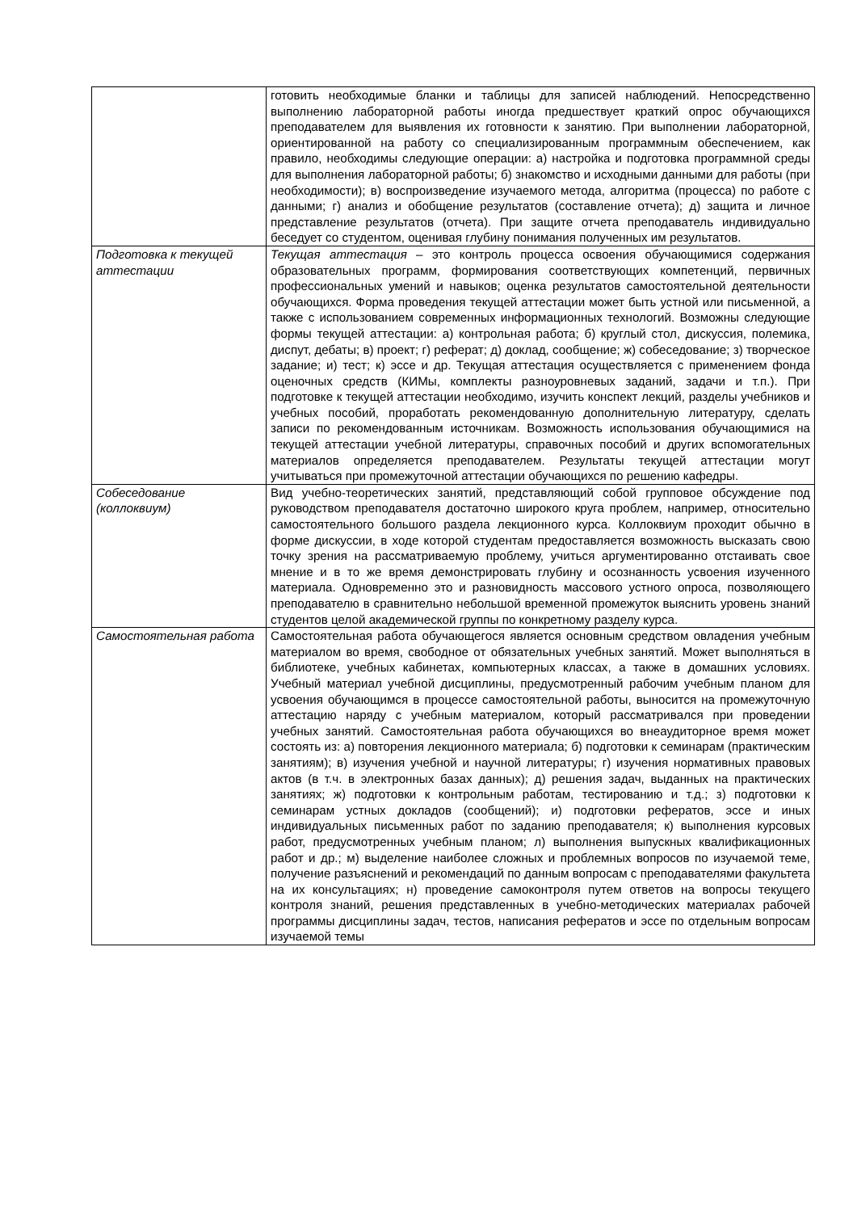| | готовить необходимые бланки и таблицы для записей наблюдений. Непосредственно выполнению лабораторной работы иногда предшествует краткий опрос обучающихся преподавателем для выявления их готовности к занятию. При выполнении лабораторной, ориентированной на работу со специализированным программным обеспечением, как правило, необходимы следующие операции: а) настройка и подготовка программной среды для выполнения лабораторной работы; б) знакомство и исходными данными для работы (при необходимости); в) воспроизведение изучаемого метода, алгоритма (процесса) по работе с данными; г) анализ и обобщение результатов (составление отчета); д) защита и личное представление результатов (отчета). При защите отчета преподаватель индивидуально беседует со студентом, оценивая глубину понимания полученных им результатов. |
| Подготовка к текущей аттестации | Текущая аттестация – это контроль процесса освоения обучающимися содержания образовательных программ, формирования соответствующих компетенций, первичных профессиональных умений и навыков; оценка результатов самостоятельной деятельности обучающихся. Форма проведения текущей аттестации может быть устной или письменной, а также с использованием современных информационных технологий. Возможны следующие формы текущей аттестации: а) контрольная работа; б) круглый стол, дискуссия, полемика, диспут, дебаты; в) проект; г) реферат; д) доклад, сообщение; ж) собеседование; з) творческое задание; и) тест; к) эссе и др. Текущая аттестация осуществляется с применением фонда оценочных средств (КИМы, комплекты разноуровневых заданий, задачи и т.п.). При подготовке к текущей аттестации необходимо, изучить конспект лекций, разделы учебников и учебных пособий, проработать рекомендованную дополнительную литературу, сделать записи по рекомендованным источникам. Возможность использования обучающимися на текущей аттестации учебной литературы, справочных пособий и других вспомогательных материалов определяется преподавателем. Результаты текущей аттестации могут учитываться при промежуточной аттестации обучающихся по решению кафедры. |
| Собеседование (коллоквиум) | Вид учебно-теоретических занятий, представляющий собой групповое обсуждение под руководством преподавателя достаточно широкого круга проблем, например, относительно самостоятельного большого раздела лекционного курса. Коллоквиум проходит обычно в форме дискуссии, в ходе которой студентам предоставляется возможность высказать свою точку зрения на рассматриваемую проблему, учиться аргументированно отстаивать свое мнение и в то же время демонстрировать глубину и осознанность усвоения изученного материала. Одновременно это и разновидность массового устного опроса, позволяющего преподавателю в сравнительно небольшой временной промежуток выяснить уровень знаний студентов целой академической группы по конкретному разделу курса. |
| Самостоятельная работа | Самостоятельная работа обучающегося является основным средством овладения учебным материалом во время, свободное от обязательных учебных занятий. Может выполняться в библиотеке, учебных кабинетах, компьютерных классах, а также в домашних условиях. Учебный материал учебной дисциплины, предусмотренный рабочим учебным планом для усвоения обучающимся в процессе самостоятельной работы, выносится на промежуточную аттестацию наряду с учебным материалом, который рассматривался при проведении учебных занятий. Самостоятельная работа обучающихся во внеаудиторное время может состоять из: а) повторения лекционного материала; б) подготовки к семинарам (практическим занятиям); в) изучения учебной и научной литературы; г) изучения нормативных правовых актов (в т.ч. в электронных базах данных); д) решения задач, выданных на практических занятиях; ж) подготовки к контрольным работам, тестированию и т.д.; з) подготовки к семинарам устных докладов (сообщений); и) подготовки рефератов, эссе и иных индивидуальных письменных работ по заданию преподавателя; к) выполнения курсовых работ, предусмотренных учебным планом; л) выполнения выпускных квалификационных работ и др.; м) выделение наиболее сложных и проблемных вопросов по изучаемой теме, получение разъяснений и рекомендаций по данным вопросам с преподавателями факультета на их консультациях; н) проведение самоконтроля путем ответов на вопросы текущего контроля знаний, решения представленных в учебно-методических материалах рабочей программы дисциплины задач, тестов, написания рефератов и эссе по отдельным вопросам изучаемой темы |